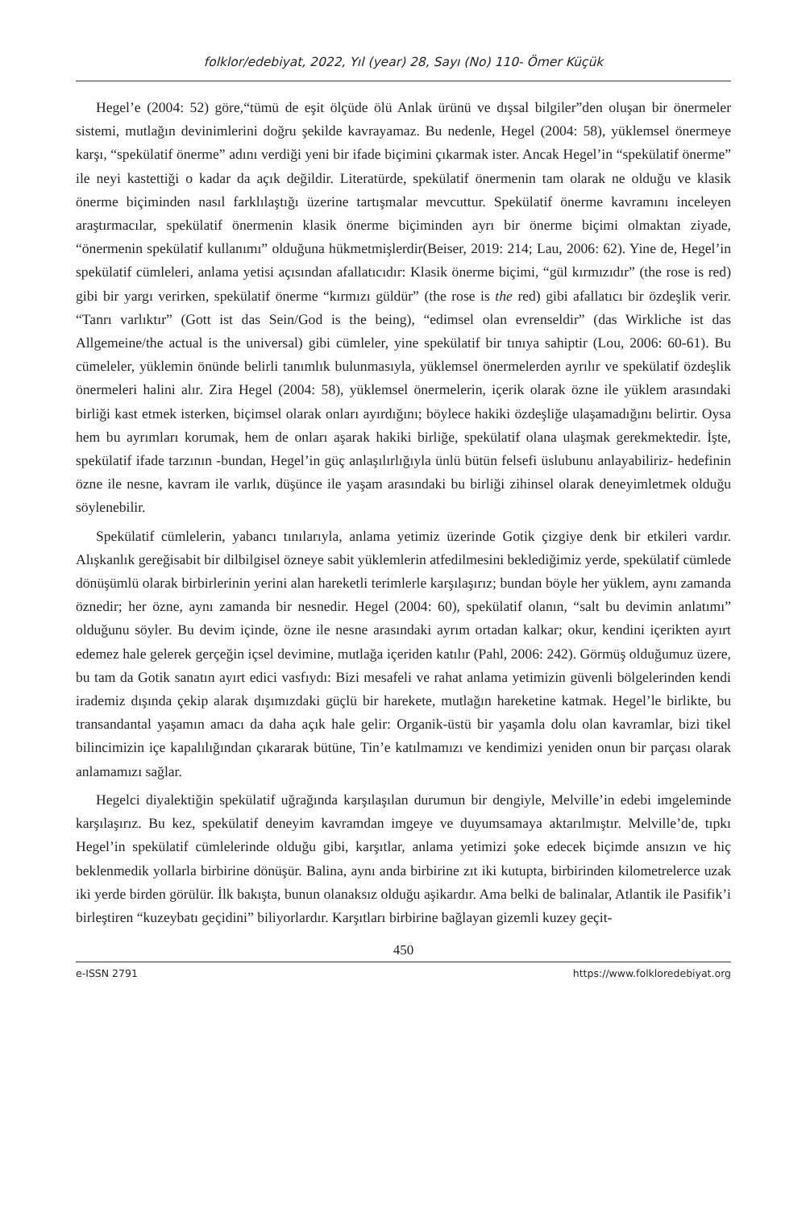folklor/edebiyat, 2022, Yıl (year) 28, Sayı (No) 110- Ömer Küçük
Hegel’e (2004: 52) göre,“tümü de eşit ölçüde ölü Anlak ürünü ve dışsal bilgiler”den oluşan bir önermeler sistemi, mutlağın devinimlerini doğru şekilde kavrayamaz. Bu nedenle, Hegel (2004: 58), yüklemsel önermeye karşı, “spekülatif önerme” adını verdiği yeni bir ifade biçimini çıkarmak ister. Ancak Hegel’in “spekülatif önerme” ile neyi kastettiği o kadar da açık değildir. Literatürde, spekülatif önermenin tam olarak ne olduğu ve klasik önerme biçiminden nasıl farklılaştığı üzerine tartışmalar mevcuttur. Spekülatif önerme kavramını inceleyen araştırmacılar, spekülatif önermenin klasik önerme biçiminden ayrı bir önerme biçimi olmaktan ziyade, “önermenin spekülatif kullanımı” olduğuna hükmetmişlerdir(Beiser, 2019: 214; Lau, 2006: 62). Yine de, Hegel’in spekülatif cümleleri, anlama yetisi açısından afallatıcıdır: Klasik önerme biçimi, “gül kırmızıdır” (the rose is red) gibi bir yargı verirken, spekülatif önerme “kırmızı güldür” (the rose is the red) gibi afallatıcı bir özdeşlik verir. “Tanrı varlıktır” (Gott ist das Sein/God is the being), “edimsel olan evrenseldir” (das Wirkliche ist das Allgemeine/the actual is the universal) gibi cümleler, yine spekülatif bir tınıya sahiptir (Lou, 2006: 60-61). Bu cümeleler, yüklemin önünde belirli tanımlık bulunmasıyla, yüklemsel önermelerden ayrılır ve spekülatif özdeşlik önermeleri halini alır. Zira Hegel (2004: 58), yüklemsel önermelerin, içerik olarak özne ile yüklem arasındaki birliği kast etmek isterken, biçimsel olarak onları ayırdığını; böylece hakiki özdeşliğe ulaşamadığını belirtir. Oysa hem bu ayrımları korumak, hem de onları aşarak hakiki birliğe, spekülatif olana ulaşmak gerekmektedir. İşte, spekülatif ifade tarzının -bundan, Hegel’in güç anlaşılırlığıyla ünlü bütün felsefi üslubunu anlayabiliriz- hedefinin özne ile nesne, kavram ile varlık, düşünce ile yaşam arasındaki bu birliği zihinsel olarak deneyimletmek olduğu söylenebilir.
Spekülatif cümlelerin, yabancı tınılarıyla, anlama yetimiz üzerinde Gotik çizgiye denk bir etkileri vardır. Alışkanlık gereğisabit bir dilbilgisel özneye sabit yüklemlerin atfedilmesini beklediğimiz yerde, spekülatif cümlede dönüşümlü olarak birbirlerinin yerini alan hareketli terimlerle karşılaşırız; bundan böyle her yüklem, aynı zamanda öznedir; her özne, aynı zamanda bir nesnedir. Hegel (2004: 60), spekülatif olanın, “salt bu devimin anlatımı” olduğunu söyler. Bu devim içinde, özne ile nesne arasındaki ayrım ortadan kalkar; okur, kendini içerikten ayırt edemez hale gelerek gerçeğin içsel devimine, mutlağa içeriden katılır (Pahl, 2006: 242). Görmüş olduğumuz üzere, bu tam da Gotik sanatın ayırt edici vasfıydı: Bizi mesafeli ve rahat anlama yetimizin güvenli bölgelerinden kendi irademiz dışında çekip alarak dışımızdaki güçlü bir harekete, mutlağın hareketine katmak. Hegel’le birlikte, bu transandantal yaşamın amacı da daha açık hale gelir: Organik-üstü bir yaşamla dolu olan kavramlar, bizi tikel bilincimizin içe kapalılığından çıkararak bütüne, Tin’e katılmamızı ve kendimizi yeniden onun bir parçası olarak anlamamızı sağlar.
Hegelci diyalektiğin spekülatif uğrağında karşılaşılan durumun bir dengiyle, Melville’in edebi imgeleminde karşılaşırız. Bu kez, spekülatif deneyim kavramdan imgeye ve duyumsamaya aktarılmıştır. Melville’de, tıpkı Hegel’in spekülatif cümlelerinde olduğu gibi, karşıtlar, anlama yetimizi şoke edecek biçimde ansızın ve hiç beklenmedik yollarla birbirine dönüşür. Balina, aynı anda birbirine zıt iki kutupta, birbirinden kilometrelerce uzak iki yerde birden görülür. İlk bakışta, bunun olanaksız olduğu aşikardır. Ama belki de balinalar, Atlantik ile Pasifik’i birleştiren “kuzeybatı geçidini” biliyorlardır. Karşıtları birbirine bağlayan gizemli kuzey geçit-
450
e-ISSN 2791 https://www.folkloredebiyat.org